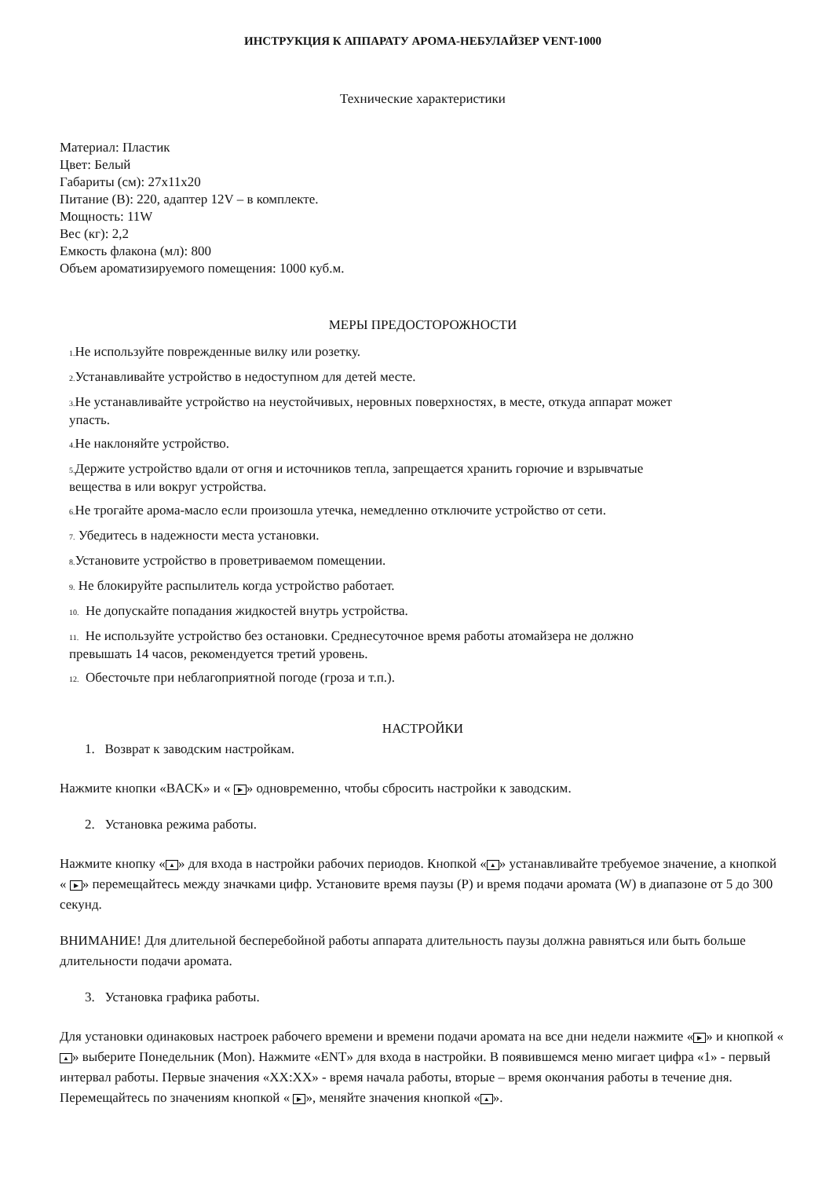ИНСТРУКЦИЯ К АППАРАТУ АРОМА-НЕБУЛАЙЗЕР VENT-1000
Технические характеристики
Материал: Пластик
Цвет: Белый
Габариты (см): 27х11х20
Питание (В): 220, адаптер 12V – в комплекте.
Мощность: 11W
Вес (кг): 2,2
Емкость флакона (мл): 800
Объем ароматизируемого помещения: 1000 куб.м.
МЕРЫ ПРЕДОСТОРОЖНОСТИ
1. Не используйте поврежденные вилку или розетку.
2. Устанавливайте устройство в недоступном для детей месте.
3. Не устанавливайте устройство на неустойчивых, неровных поверхностях, в месте, откуда аппарат может
упасть.
4. Не наклоняйте устройство.
5. Держите устройство вдали от огня и источников тепла, запрещается хранить горючие и взрывчатые
вещества в или вокруг устройства.
6. Не трогайте арома-масло если произошла утечка, немедленно отключите устройство от сети.
7. Убедитесь в надежности места установки.
8. Установите устройство в проветриваемом помещении.
9. Не блокируйте распылитель когда устройство работает.
10. Не допускайте попадания жидкостей внутрь устройства.
11. Не используйте устройство без остановки. Среднесуточное время работы атомайзера не должно
превышать 14 часов, рекомендуется третий уровень.
12. Обесточьте при неблагоприятной погоде (гроза и т.п.).
НАСТРОЙКИ
1. Возврат к заводским настройкам.
Нажмите кнопки «BACK» и « ▶ » одновременно, чтобы сбросить настройки к заводским.
2. Установка режима работы.
Нажмите кнопку « ▲ » для входа в настройки рабочих периодов. Кнопкой « ▲ » устанавливайте требуемое значение, а кнопкой « ▶ » перемещайтесь между значками цифр. Установите время паузы (Р) и время подачи аромата (W) в диапазоне от 5 до 300 секунд.
ВНИМАНИЕ! Для длительной бесперебойной работы аппарата длительность паузы должна равняться или быть больше длительности подачи аромата.
3. Установка графика работы.
Для установки одинаковых настроек рабочего времени и времени подачи аромата на все дни недели нажмите « ▶ » и кнопкой « ▲ » выберите Понедельник (Mon). Нажмите «ENT» для входа в настройки. В появившемся меню мигает цифра «1» - первый интервал работы. Первые значения «XX:XX» - время начала работы, вторые – время окончания работы в течение дня. Перемещайтесь по значениям кнопкой « ▶ », меняйте значения кнопкой « ▲ ».